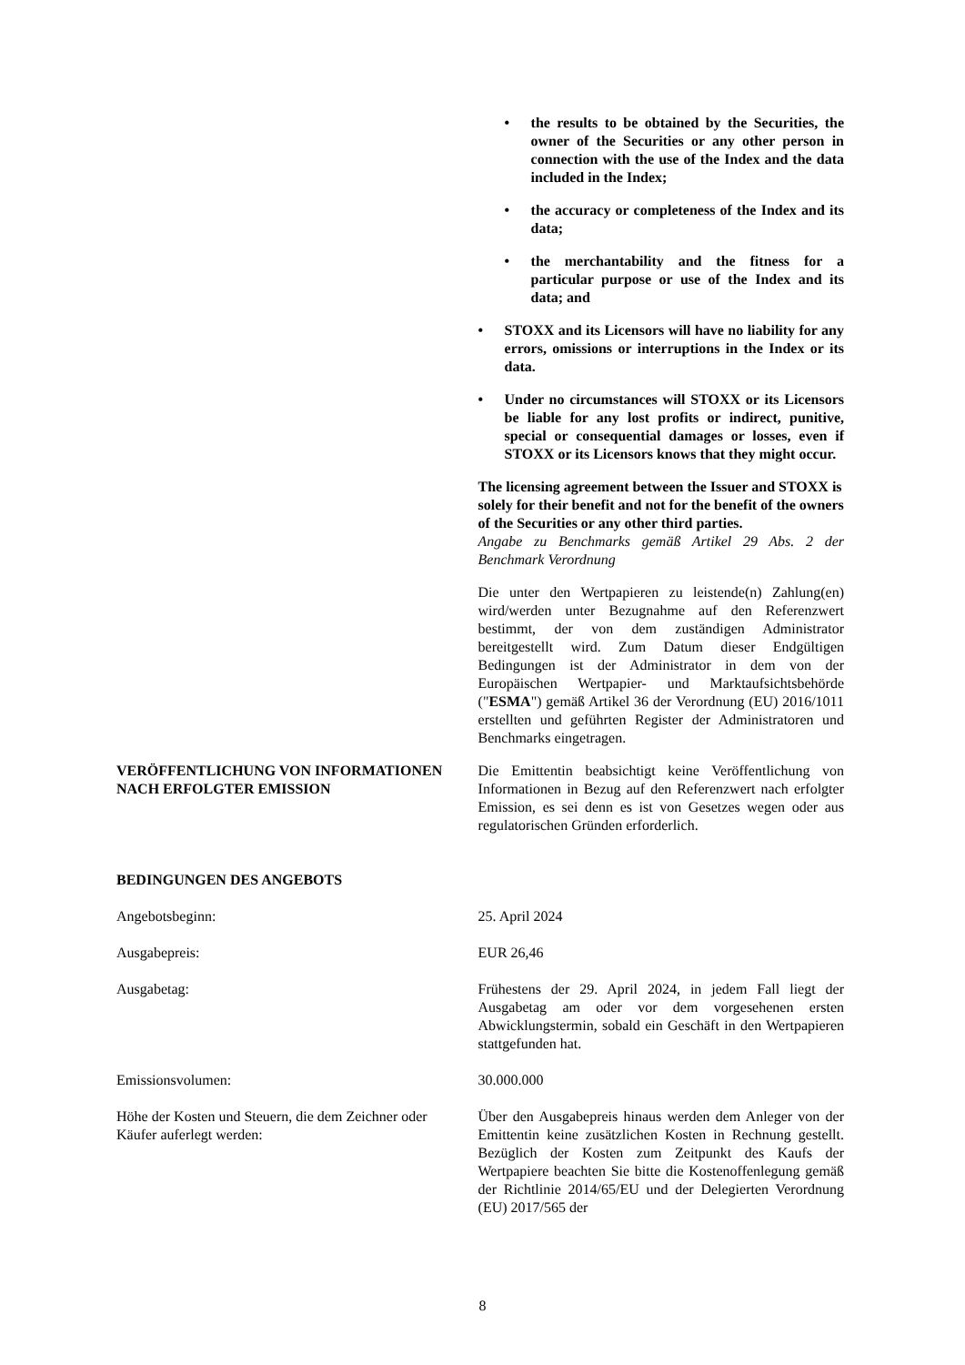• the results to be obtained by the Securities, the owner of the Securities or any other person in connection with the use of the Index and the data included in the Index;
• the accuracy or completeness of the Index and its data;
• the merchantability and the fitness for a particular purpose or use of the Index and its data; and
• STOXX and its Licensors will have no liability for any errors, omissions or interruptions in the Index or its data.
• Under no circumstances will STOXX or its Licensors be liable for any lost profits or indirect, punitive, special or consequential damages or losses, even if STOXX or its Licensors knows that they might occur.
The licensing agreement between the Issuer and STOXX is solely for their benefit and not for the benefit of the owners of the Securities or any other third parties.
Angabe zu Benchmarks gemäß Artikel 29 Abs. 2 der Benchmark Verordnung
Die unter den Wertpapieren zu leistende(n) Zahlung(en) wird/werden unter Bezugnahme auf den Referenzwert bestimmt, der von dem zuständigen Administrator bereitgestellt wird. Zum Datum dieser Endgültigen Bedingungen ist der Administrator in dem von der Europäischen Wertpapier- und Marktaufsichtsbehörde ("ESMA") gemäß Artikel 36 der Verordnung (EU) 2016/1011 erstellten und geführten Register der Administratoren und Benchmarks eingetragen.
VERÖFFENTLICHUNG VON INFORMATIONEN NACH ERFOLGTER EMISSION
Die Emittentin beabsichtigt keine Veröffentlichung von Informationen in Bezug auf den Referenzwert nach erfolgter Emission, es sei denn es ist von Gesetzes wegen oder aus regulatorischen Gründen erforderlich.
BEDINGUNGEN DES ANGEBOTS
Angebotsbeginn: 25. April 2024
Ausgabepreis: EUR 26,46
Ausgabetag: Frühestens der 29. April 2024, in jedem Fall liegt der Ausgabetag am oder vor dem vorgesehenen ersten Abwicklungstermin, sobald ein Geschäft in den Wertpapieren stattgefunden hat.
Emissionsvolumen: 30.000.000
Höhe der Kosten und Steuern, die dem Zeichner oder Käufer auferlegt werden:
Über den Ausgabepreis hinaus werden dem Anleger von der Emittentin keine zusätzlichen Kosten in Rechnung gestellt. Bezüglich der Kosten zum Zeitpunkt des Kaufs der Wertpapiere beachten Sie bitte die Kostenoffenlegung gemäß der Richtlinie 2014/65/EU und der Delegierten Verordnung (EU) 2017/565 der
8